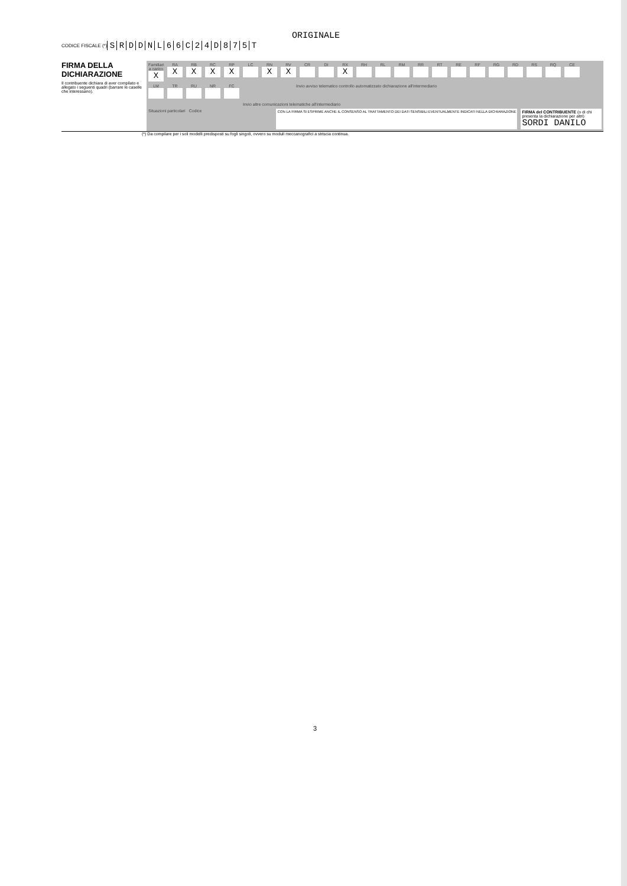ORIGINALE
CODICE FISCALE (*) SRDDNL 66 C 24 D 875 T
FIRMA DELLA DICHIARAZIONE
Il contribuente dichiara di aver compilato e allegato i seguenti quadri (barrare le caselle che interessano).
Familiari a carico
X
RA
X
RB
X
RC
X
RP
X
LC
RN
X
RV
X
CR
DI
RX
X
RH
RL
RM
RR
RT
RE
RF
RG
RD
RS
RQ
CE
LM
TR
RU
NR
FC
Invio avviso telematico controllo automatizzato dichiarazione all'intermediario
Invio altre comunicazioni telematiche all'intermediario
Situazioni particolari Codice
CON LA FIRMA SI ESPRIME ANCHE IL CONSENSO AL TRATTAMENTO DEI DATI SENSIBILI EVENTUALMENTE INDICATI NELLA DICHIARAZIONE
FIRMA del CONTRIBUENTE (o di chi presenta la dichiarazione per altri)
SORDI DANILO
(*) Da compilare per i soli modelli predisposti su fogli singoli, ovvero su moduli meccanografici a striscia continua.
3